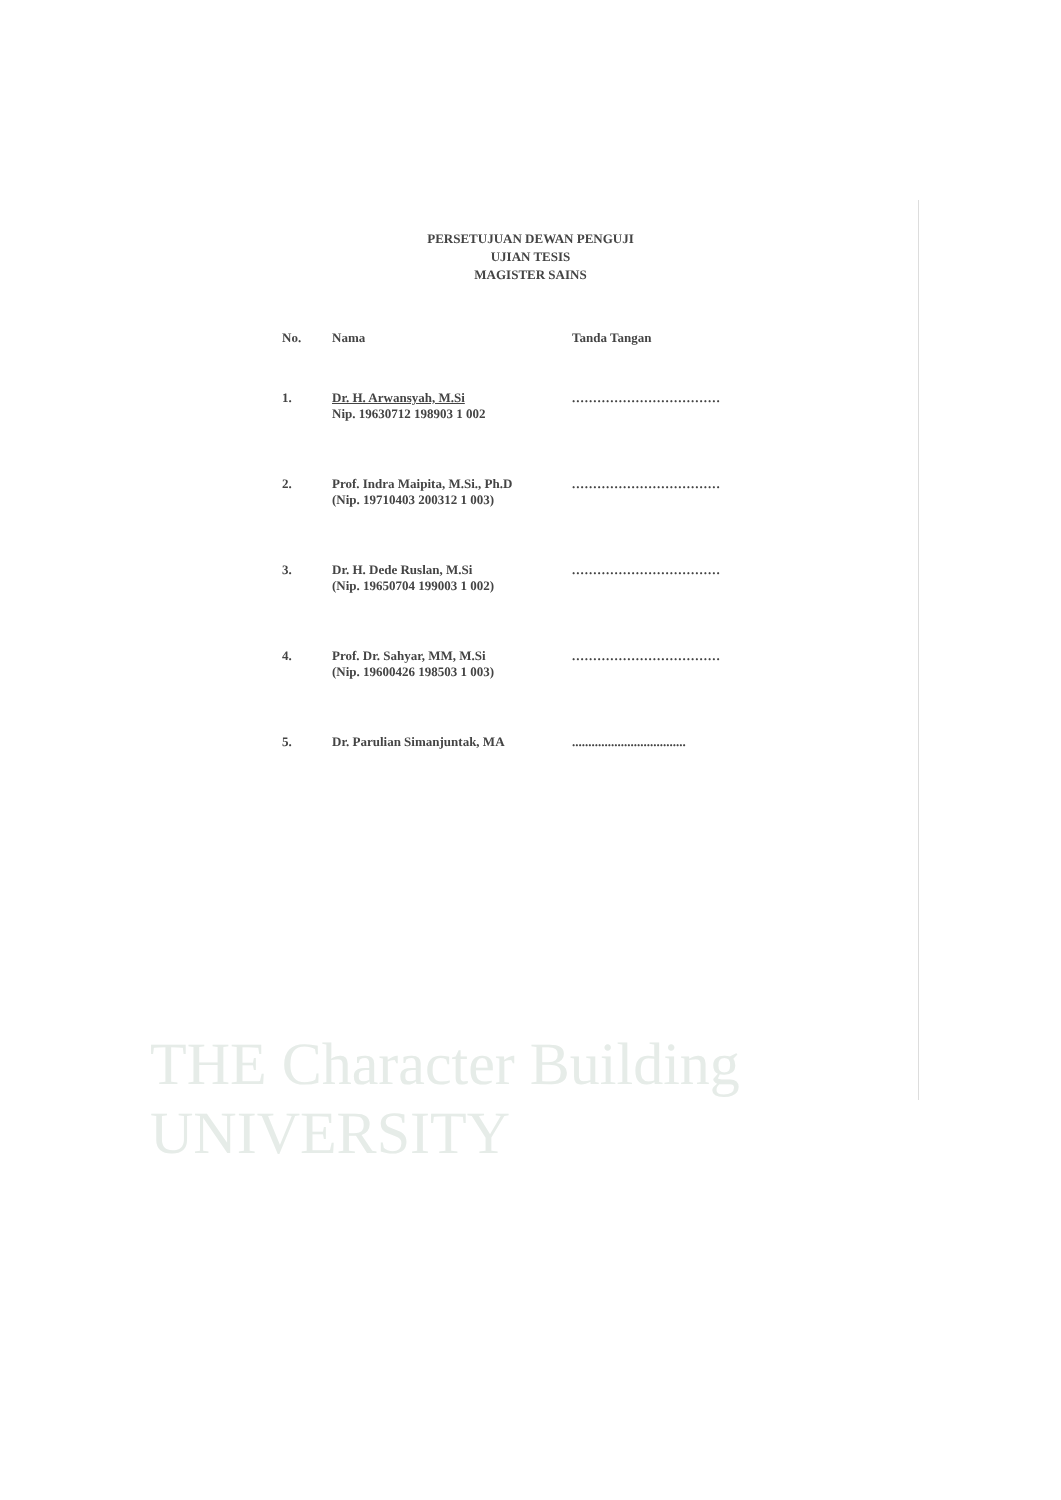PERSETUJUAN DEWAN PENGUJI
UJIAN TESIS
MAGISTER SAINS
| No. | Nama | Tanda Tangan |
| --- | --- | --- |
| 1. | Dr. H. Arwansyah, M.Si Nip. 19630712 198903 1 002 | ................................... |
| 2. | Prof. Indra Maipita, M.Si., Ph.D (Nip. 19710403 200312 1 003) | ................................... |
| 3. | Dr. H. Dede Ruslan, M.Si (Nip. 19650704 199003 1 002) | ................................... |
| 4. | Prof. Dr. Sahyar, MM, M.Si (Nip. 19600426 198503 1 003) | ................................... |
| 5. | Dr. Parulian Simanjuntak, MA | ................................... |
THE Character Building UNIVERSITY